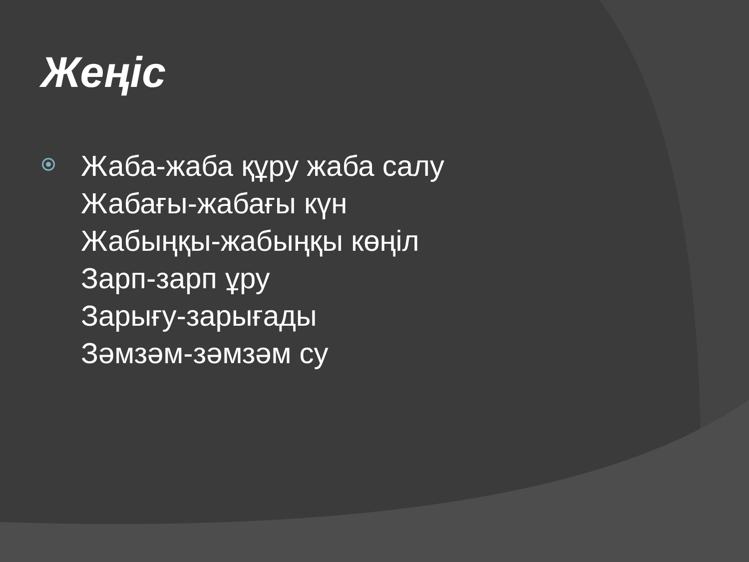Жеңіс
Жаба-жаба құру жаба салу
Жабағы-жабағы күн
Жабыңқы-жабыңқы көңіл
Зарп-зарп ұру
Зарығу-зарығады
Зәмзәм-зәмзәм су